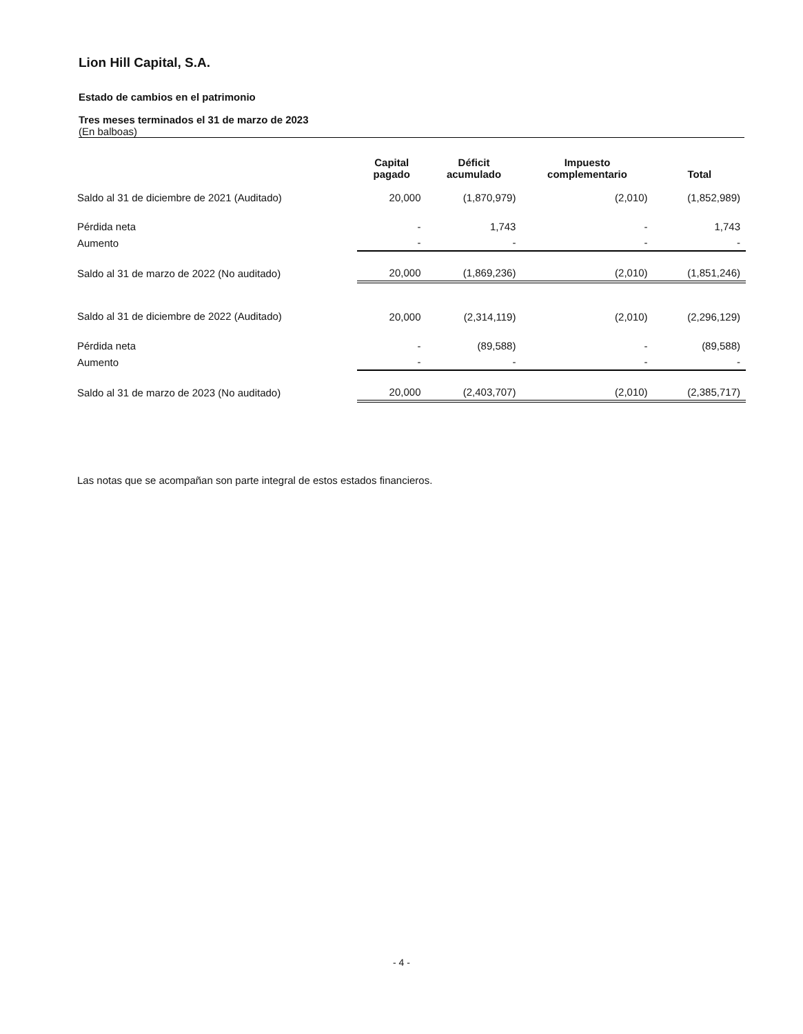Lion Hill Capital, S.A.
Estado de cambios en el patrimonio
Tres meses terminados el 31 de marzo de 2023
(En balboas)
| | Capital pagado | Déficit acumulado | Impuesto complementario | Total |
| --- | --- | --- | --- | --- |
| Saldo al 31 de diciembre de 2021 (Auditado) | 20,000 | (1,870,979) | (2,010) | (1,852,989) |
| Pérdida neta | - | 1,743 | - | 1,743 |
| Aumento | - | - | - | - |
| Saldo al 31 de marzo de 2022 (No auditado) | 20,000 | (1,869,236) | (2,010) | (1,851,246) |
| Saldo al 31 de diciembre de 2022 (Auditado) | 20,000 | (2,314,119) | (2,010) | (2,296,129) |
| Pérdida neta | - | (89,588) | - | (89,588) |
| Aumento | - | - | - | - |
| Saldo al 31 de marzo de 2023 (No auditado) | 20,000 | (2,403,707) | (2,010) | (2,385,717) |
Las notas que se acompañan son parte integral de estos estados financieros.
- 4 -